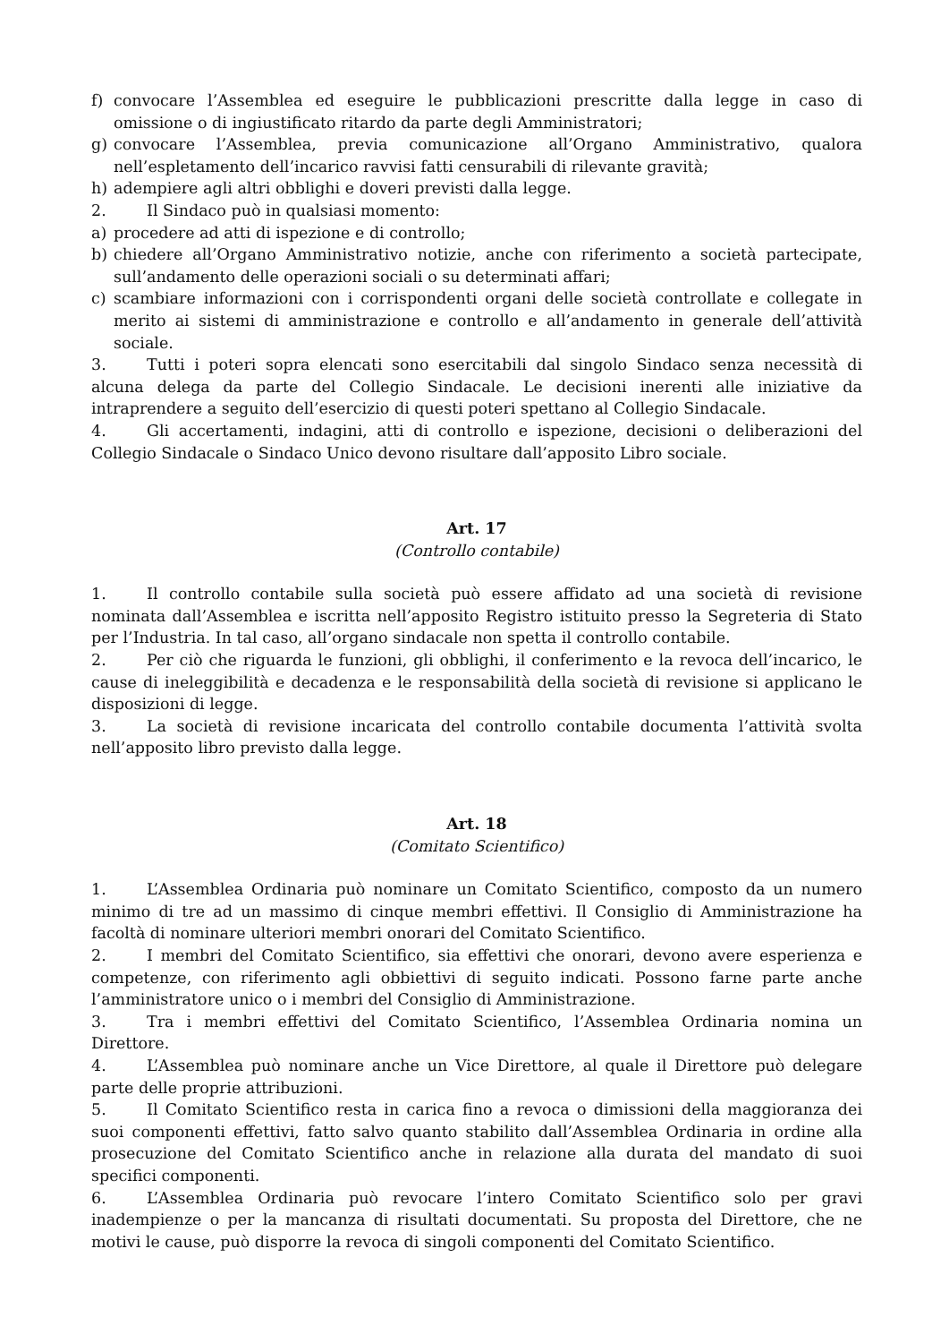f) convocare l’Assemblea ed eseguire le pubblicazioni prescritte dalla legge in caso di omissione o di ingiustificato ritardo da parte degli Amministratori;
g) convocare l’Assemblea, previa comunicazione all’Organo Amministrativo, qualora nell’espletamento dell’incarico ravvisi fatti censurabili di rilevante gravità;
h) adempiere agli altri obblighi e doveri previsti dalla legge.
2. Il Sindaco può in qualsiasi momento:
a) procedere ad atti di ispezione e di controllo;
b) chiedere all’Organo Amministrativo notizie, anche con riferimento a società partecipate, sull’andamento delle operazioni sociali o su determinati affari;
c) scambiare informazioni con i corrispondenti organi delle società controllate e collegate in merito ai sistemi di amministrazione e controllo e all’andamento in generale dell’attività sociale.
3. Tutti i poteri sopra elencati sono esercitabili dal singolo Sindaco senza necessità di alcuna delega da parte del Collegio Sindacale. Le decisioni inerenti alle iniziative da intraprendere a seguito dell’esercizio di questi poteri spettano al Collegio Sindacale.
4. Gli accertamenti, indagini, atti di controllo e ispezione, decisioni o deliberazioni del Collegio Sindacale o Sindaco Unico devono risultare dall’apposito Libro sociale.
Art. 17
(Controllo contabile)
1. Il controllo contabile sulla società può essere affidato ad una società di revisione nominata dall’Assemblea e iscritta nell’apposito Registro istituito presso la Segreteria di Stato per l’Industria. In tal caso, all’organo sindacale non spetta il controllo contabile.
2. Per ciò che riguarda le funzioni, gli obblighi, il conferimento e la revoca dell’incarico, le cause di ineleggibilità e decadenza e le responsabilità della società di revisione si applicano le disposizioni di legge.
3. La società di revisione incaricata del controllo contabile documenta l’attività svolta nell’apposito libro previsto dalla legge.
Art. 18
(Comitato Scientifico)
1. L’Assemblea Ordinaria può nominare un Comitato Scientifico, composto da un numero minimo di tre ad un massimo di cinque membri effettivi. Il Consiglio di Amministrazione ha facoltà di nominare ulteriori membri onorari del Comitato Scientifico.
2. I membri del Comitato Scientifico, sia effettivi che onorari, devono avere esperienza e competenze, con riferimento agli obbiettivi di seguito indicati. Possono farne parte anche l’amministratore unico o i membri del Consiglio di Amministrazione.
3. Tra i membri effettivi del Comitato Scientifico, l’Assemblea Ordinaria nomina un Direttore.
4. L’Assemblea può nominare anche un Vice Direttore, al quale il Direttore può delegare parte delle proprie attribuzioni.
5. Il Comitato Scientifico resta in carica fino a revoca o dimissioni della maggioranza dei suoi componenti effettivi, fatto salvo quanto stabilito dall’Assemblea Ordinaria in ordine alla prosecuzione del Comitato Scientifico anche in relazione alla durata del mandato di suoi specifici componenti.
6. L’Assemblea Ordinaria può revocare l’intero Comitato Scientifico solo per gravi inadempienze o per la mancanza di risultati documentati. Su proposta del Direttore, che ne motivi le cause, può disporre la revoca di singoli componenti del Comitato Scientifico.